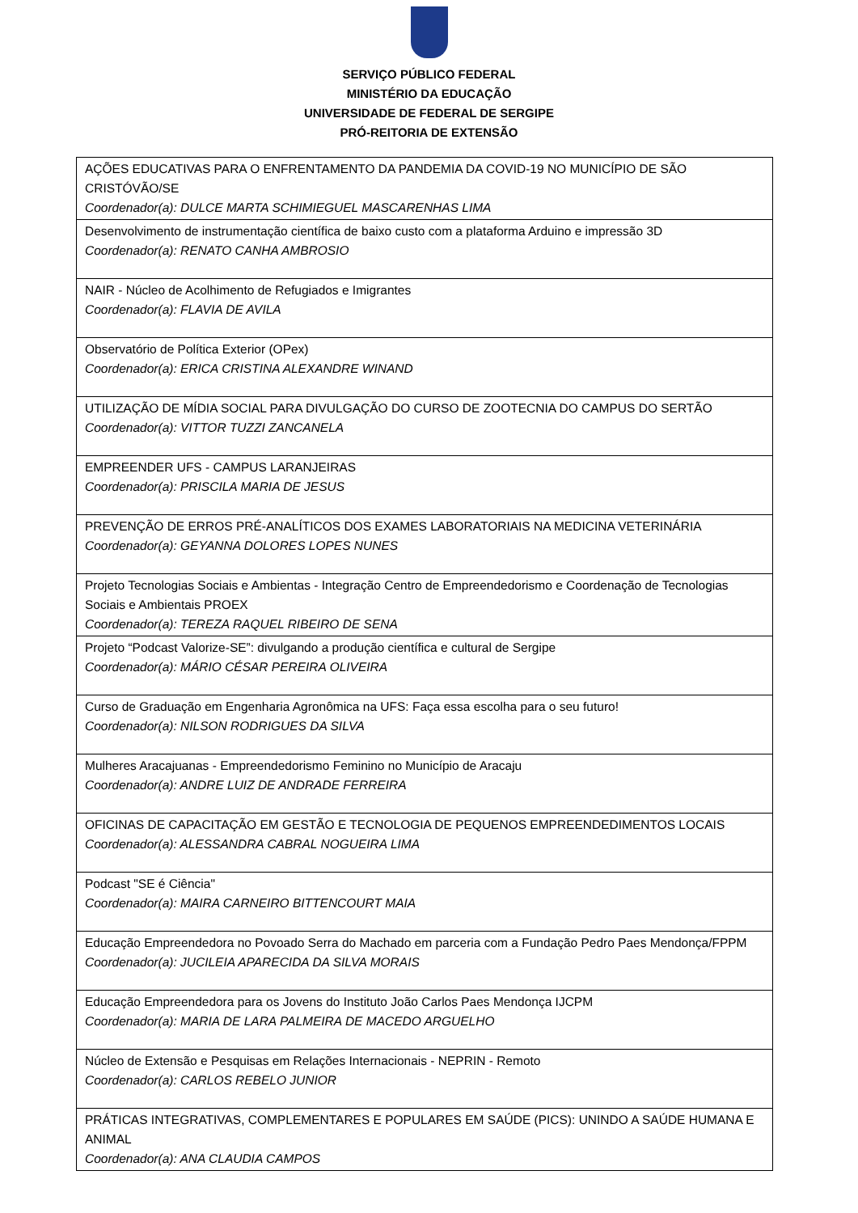SERVIÇO PÚBLICO FEDERAL
MINISTÉRIO DA EDUCAÇÃO
UNIVERSIDADE DE FEDERAL DE SERGIPE
PRÓ-REITORIA DE EXTENSÃO
| AÇÕES EDUCATIVAS PARA O ENFRENTAMENTO DA PANDEMIA DA COVID-19 NO MUNICÍPIO DE SÃO CRISTÓVÃO/SE Coordenador(a): DULCE MARTA SCHIMIEGUEL MASCARENHAS LIMA |
| Desenvolvimento de instrumentação científica de baixo custo com a plataforma Arduino e impressão 3D Coordenador(a): RENATO CANHA AMBROSIO |
| NAIR - Núcleo de Acolhimento de Refugiados e Imigrantes Coordenador(a): FLAVIA DE AVILA |
| Observatório de Política Exterior (OPex) Coordenador(a): ERICA CRISTINA ALEXANDRE WINAND |
| UTILIZAÇÃO DE MÍDIA SOCIAL PARA DIVULGAÇÃO DO CURSO DE ZOOTECNIA DO CAMPUS DO SERTÃO Coordenador(a): VITTOR TUZZI ZANCANELA |
| EMPREENDER UFS - CAMPUS LARANJEIRAS Coordenador(a): PRISCILA MARIA DE JESUS |
| PREVENÇÃO DE ERROS PRÉ-ANALÍTICOS DOS EXAMES LABORATORIAIS NA MEDICINA VETERINÁRIA Coordenador(a): GEYANNA DOLORES LOPES NUNES |
| Projeto Tecnologias Sociais e Ambientas - Integração Centro de Empreendedorismo e Coordenação de Tecnologias Sociais e Ambientais PROEX Coordenador(a): TEREZA RAQUEL RIBEIRO DE SENA |
| Projeto “Podcast Valorize-SE”: divulgando a produção científica e cultural de Sergipe Coordenador(a): MÁRIO CÉSAR PEREIRA OLIVEIRA |
| Curso de Graduação em Engenharia Agronômica na UFS: Faça essa escolha para o seu futuro! Coordenador(a): NILSON RODRIGUES DA SILVA |
| Mulheres Aracajuanas - Empreendedorismo Feminino no Município de Aracaju Coordenador(a): ANDRE LUIZ DE ANDRADE FERREIRA |
| OFICINAS DE CAPACITAÇÃO EM GESTÃO E TECNOLOGIA DE PEQUENOS EMPREENDEDIMENTOS LOCAIS Coordenador(a): ALESSANDRA CABRAL NOGUEIRA LIMA |
| Podcast "SE é Ciência" Coordenador(a): MAIRA CARNEIRO BITTENCOURT MAIA |
| Educação Empreendedora no Povoado Serra do Machado em parceria com a Fundação Pedro Paes Mendonça/FPPM Coordenador(a): JUCILEIA APARECIDA DA SILVA MORAIS |
| Educação Empreendedora para os Jovens do Instituto João Carlos Paes Mendonça IJCPM Coordenador(a): MARIA DE LARA PALMEIRA DE MACEDO ARGUELHO |
| Núcleo de Extensão e Pesquisas em Relações Internacionais - NEPRIN - Remoto Coordenador(a): CARLOS REBELO JUNIOR |
| PRÁTICAS INTEGRATIVAS, COMPLEMENTARES E POPULARES EM SAÚDE (PICS): UNINDO A SAÚDE HUMANA E ANIMAL Coordenador(a): ANA CLAUDIA CAMPOS |